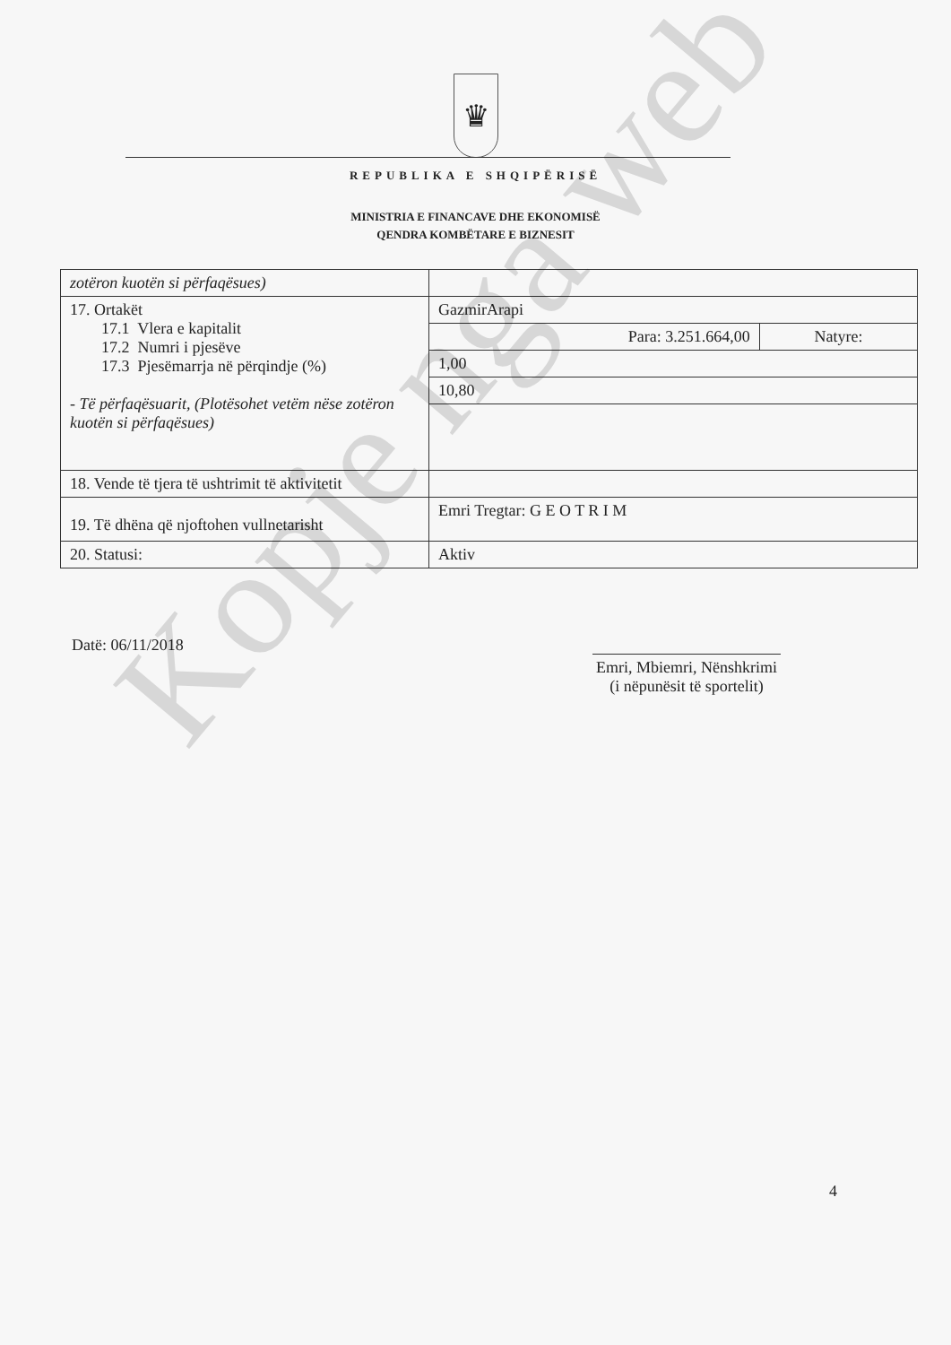♛
REPUBLIKA E SHQIPËRISË
MINISTRIA E FINANCAVE DHE EKONOMISË
QENDRA KOMBËTARE E BIZNESIT
| zotëron kuotën si përfaqësues) | | |
| 17. Ortakët 17.1 Vlera e kapitalit 17.2 Numri i pjesëve 17.3 Pjesëmarrja në përqindje (%) - Të përfaqësuarit, (Plotësohet vetëm nëse zotëron kuotën si përfaqësues) | GazmirArapi | |
| | Para: 3.251.664,00 | Natyre: |
| | 1,00 | |
| | 10,80 | |
| 18. Vende të tjera të ushtrimit të aktivitetit | | |
| 19. Të dhëna që njoftohen vullnetarisht | Emri Tregtar: G E O T R I M | |
| 20. Statusi: | Aktiv | |
Datë: 06/11/2018
Emri, Mbiemri, Nënshkrimi
(i nëpunësit të sportelit)
4
Kopje nga web